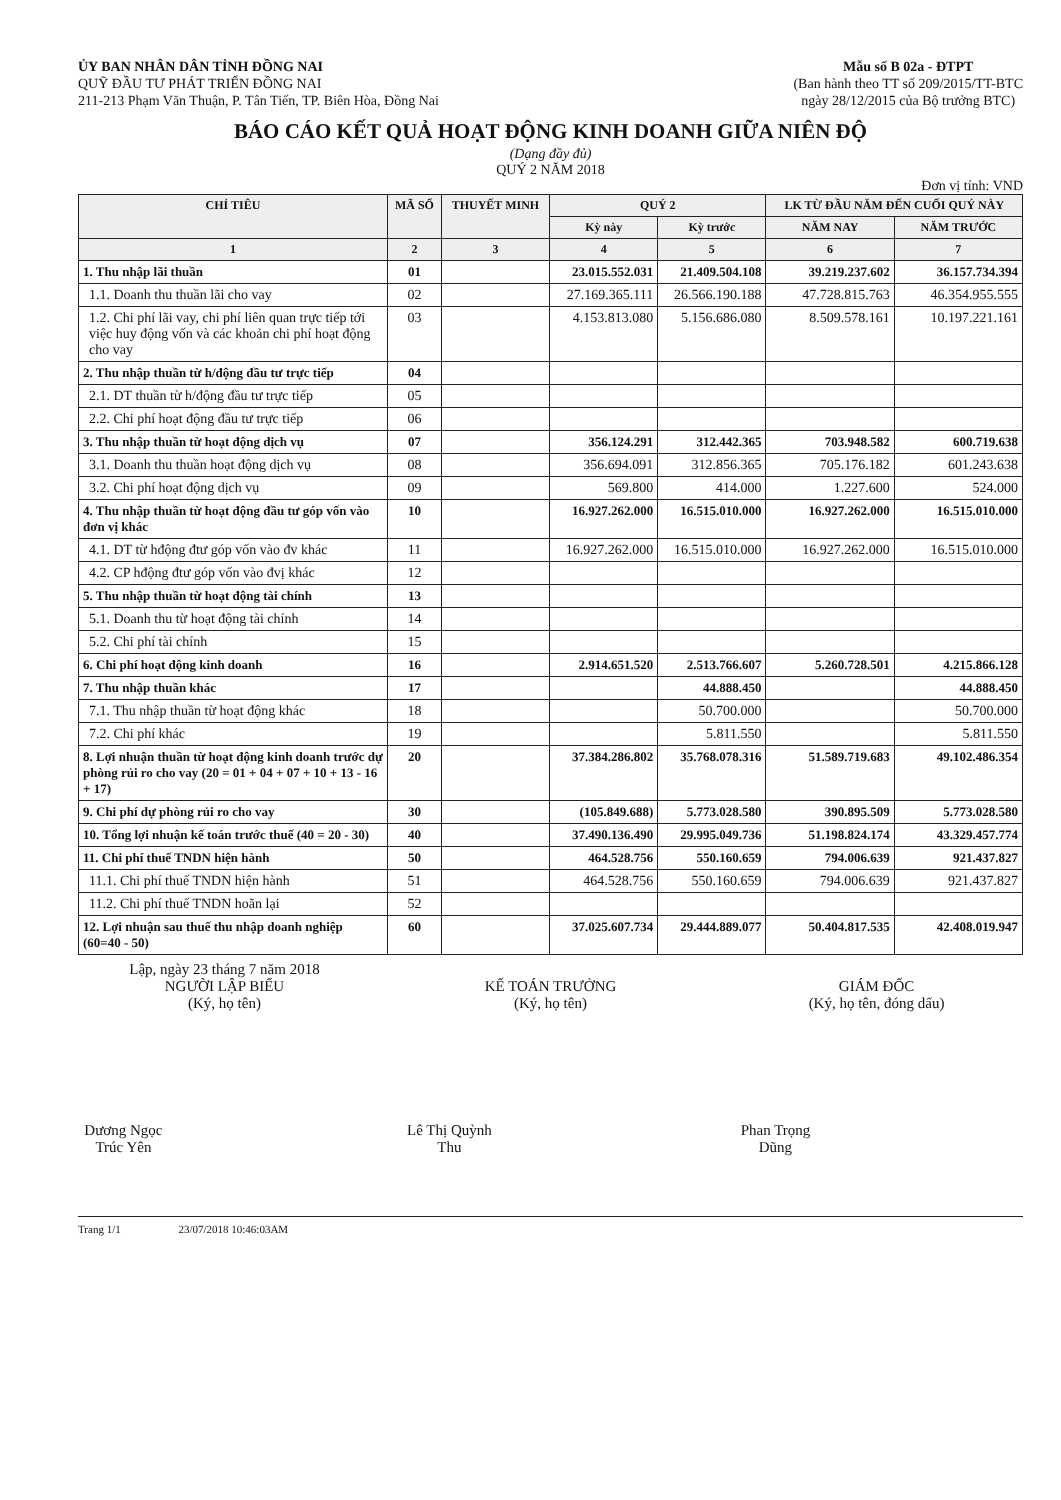ỦY BAN NHÂN DÂN TỈNH ĐỒNG NAI
QUỸ ĐẦU TƯ PHÁT TRIỂN ĐỒNG NAI
211-213 Phạm Văn Thuận, P. Tân Tiến, TP. Biên Hòa, Đồng Nai
Mẫu số B 02a - ĐTPT
(Ban hành theo TT số 209/2015/TT-BTC
ngày 28/12/2015 của Bộ trưởng BTC)
BÁO CÁO KẾT QUẢ HOẠT ĐỘNG KINH DOANH GIỮA NIÊN ĐỘ
(Dạng đầy đủ)
QUÝ 2 NĂM 2018
Đơn vị tính: VND
| CHỈ TIÊU | MÃ SỐ | THUYẾT MINH | QUÝ 2 | | LK TỪ ĐẦU NĂM ĐẾN CUỐI QUÝ NÀY | |
| --- | --- | --- | --- | --- | --- | --- |
| | | | Kỳ này | Kỳ trước | NĂM NAY | NĂM TRƯỚC |
| 1 | 2 | 3 | 4 | 5 | 6 | 7 |
| 1. Thu nhập lãi thuần | 01 | | 23.015.552.031 | 21.409.504.108 | 39.219.237.602 | 36.157.734.394 |
| 1.1. Doanh thu thuần lãi cho vay | 02 | | 27.169.365.111 | 26.566.190.188 | 47.728.815.763 | 46.354.955.555 |
| 1.2. Chi phí lãi vay, chi phí liên quan trực tiếp tới việc huy động vốn và các khoản chi phí hoạt động cho vay | 03 | | 4.153.813.080 | 5.156.686.080 | 8.509.578.161 | 10.197.221.161 |
| 2. Thu nhập thuần từ h/động đầu tư trực tiếp | 04 | | | | | |
| 2.1. DT thuần từ h/động đầu tư trực tiếp | 05 | | | | | |
| 2.2. Chi phí hoạt động đầu tư trực tiếp | 06 | | | | | |
| 3. Thu nhập thuần từ hoạt động dịch vụ | 07 | | 356.124.291 | 312.442.365 | 703.948.582 | 600.719.638 |
| 3.1. Doanh thu thuần hoạt động dịch vụ | 08 | | 356.694.091 | 312.856.365 | 705.176.182 | 601.243.638 |
| 3.2. Chi phí hoạt động dịch vụ | 09 | | 569.800 | 414.000 | 1.227.600 | 524.000 |
| 4. Thu nhập thuần từ hoạt động đầu tư góp vốn vào đơn vị khác | 10 | | 16.927.262.000 | 16.515.010.000 | 16.927.262.000 | 16.515.010.000 |
| 4.1. DT từ hđộng đtư góp vốn vào đv khác | 11 | | 16.927.262.000 | 16.515.010.000 | 16.927.262.000 | 16.515.010.000 |
| 4.2. CP hđộng đtư góp vốn vào đvị khác | 12 | | | | | |
| 5. Thu nhập thuần từ hoạt động tài chính | 13 | | | | | |
| 5.1. Doanh thu từ hoạt động tài chính | 14 | | | | | |
| 5.2. Chi phí tài chính | 15 | | | | | |
| 6. Chi phí hoạt động kinh doanh | 16 | | 2.914.651.520 | 2.513.766.607 | 5.260.728.501 | 4.215.866.128 |
| 7. Thu nhập thuần khác | 17 | | | 44.888.450 | | 44.888.450 |
| 7.1. Thu nhập thuần từ hoạt động khác | 18 | | | 50.700.000 | | 50.700.000 |
| 7.2. Chi phí khác | 19 | | | 5.811.550 | | 5.811.550 |
| 8. Lợi nhuận thuần từ hoạt động kinh doanh trước dự phòng rủi ro cho vay (20 = 01 + 04 + 07 + 10 + 13 - 16 + 17) | 20 | | 37.384.286.802 | 35.768.078.316 | 51.589.719.683 | 49.102.486.354 |
| 9. Chi phí dự phòng rủi ro cho vay | 30 | | (105.849.688) | 5.773.028.580 | 390.895.509 | 5.773.028.580 |
| 10. Tổng lợi nhuận kế toán trước thuế (40 = 20 - 30) | 40 | | 37.490.136.490 | 29.995.049.736 | 51.198.824.174 | 43.329.457.774 |
| 11. Chi phí thuế TNDN hiện hành | 50 | | 464.528.756 | 550.160.659 | 794.006.639 | 921.437.827 |
| 11.1. Chi phí thuế TNDN hiện hành | 51 | | 464.528.756 | 550.160.659 | 794.006.639 | 921.437.827 |
| 11.2. Chi phí thuế TNDN hoãn lại | 52 | | | | | |
| 12. Lợi nhuận sau thuế thu nhập doanh nghiệp (60=40 - 50) | 60 | | 37.025.607.734 | 29.444.889.077 | 50.404.817.535 | 42.408.019.947 |
Lập, ngày 23 tháng 7 năm 2018
NGƯỜI LẬP BIỂU
(Ký, họ tên)
Dương Ngọc Trúc Yên
KẾ TOÁN TRƯỞNG
(Ký, họ tên)
Lê Thị Quỳnh Thu
GIÁM ĐỐC
(Ký, họ tên, đóng dấu)
Phan Trọng Dũng
Trang 1/1 23/07/2018 10:46:03AM